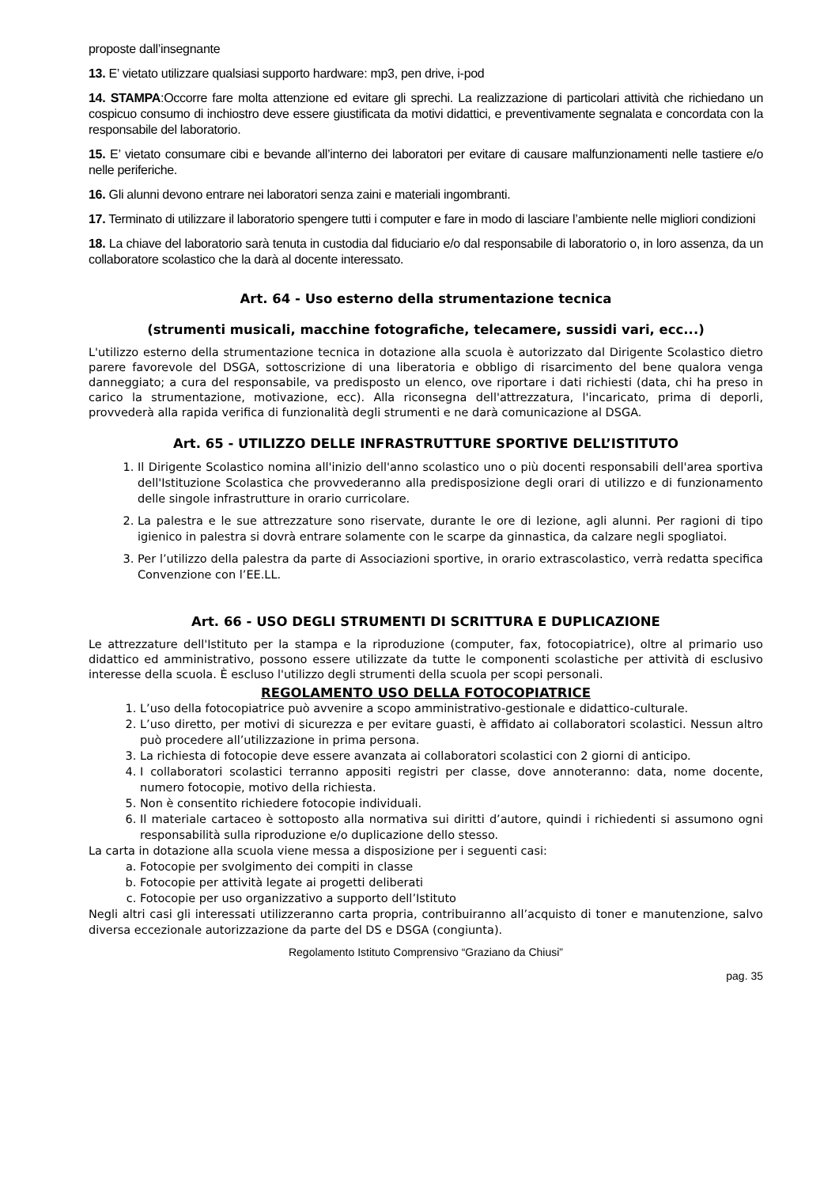proposte dall’insegnante
13. E’ vietato utilizzare qualsiasi supporto hardware: mp3, pen drive, i-pod
14. STAMPA:Occorre fare molta attenzione ed evitare gli sprechi. La realizzazione di particolari attività che richiedano un cospicuo consumo di inchiostro deve essere giustificata da motivi didattici, e preventivamente segnalata e concordata con la responsabile del laboratorio.
15. E’ vietato consumare cibi e bevande all’interno dei laboratori per evitare di causare malfunzionamenti nelle tastiere e/o nelle periferiche.
16. Gli alunni devono entrare nei laboratori senza zaini e materiali ingombranti.
17. Terminato di utilizzare il laboratorio spengere tutti i computer e fare in modo di lasciare l’ambiente nelle migliori condizioni
18. La chiave del laboratorio sarà tenuta in custodia dal fiduciario e/o dal responsabile di laboratorio o, in loro assenza, da un collaboratore scolastico che la darà al docente interessato.
Art. 64 - Uso esterno della strumentazione tecnica
(strumenti musicali, macchine fotografiche, telecamere, sussidi vari, ecc...)
L'utilizzo esterno della strumentazione tecnica in dotazione alla scuola è autorizzato dal Dirigente Scolastico dietro parere favorevole del DSGA, sottoscrizione di una liberatoria e obbligo di risarcimento del bene qualora venga danneggiato; a cura del responsabile, va predisposto un elenco, ove riportare i dati richiesti (data, chi ha preso in carico la strumentazione, motivazione, ecc). Alla riconsegna dell'attrezzatura, l'incaricato, prima di deporli, provvederà alla rapida verifica di funzionalità degli strumenti e ne darà comunicazione al DSGA.
Art. 65 - UTILIZZO DELLE INFRASTRUTTURE SPORTIVE DELL’ISTITUTO
1. Il Dirigente Scolastico nomina all'inizio dell'anno scolastico uno o più docenti responsabili dell'area sportiva dell'Istituzione Scolastica che provvederanno alla predisposizione degli orari di utilizzo e di funzionamento delle singole infrastrutture in orario curricolare.
2. La palestra e le sue attrezzature sono riservate, durante le ore di lezione, agli alunni. Per ragioni di tipo igienico in palestra si dovrà entrare solamente con le scarpe da ginnastica, da calzare negli spogliatoi.
3. Per l’utilizzo della palestra da parte di Associazioni sportive, in orario extrascolastico, verrà redatta specifica Convenzione con l’EE.LL.
Art. 66 - USO DEGLI STRUMENTI DI SCRITTURA E DUPLICAZIONE
Le attrezzature dell'Istituto per la stampa e la riproduzione (computer, fax, fotocopiatrice), oltre al primario uso didattico ed amministrativo, possono essere utilizzate da tutte le componenti scolastiche per attività di esclusivo interesse della scuola. È escluso l'utilizzo degli strumenti della scuola per scopi personali.
REGOLAMENTO USO DELLA FOTOCOPIATRICE
1. L’uso della fotocopiatrice può avvenire a scopo amministrativo-gestionale e didattico-culturale.
2. L’uso diretto, per motivi di sicurezza e per evitare guasti, è affidato ai collaboratori scolastici. Nessun altro può procedere all’utilizzazione in prima persona.
3. La richiesta di fotocopie deve essere avanzata ai collaboratori scolastici con 2 giorni di anticipo.
4. I collaboratori scolastici terranno appositi registri per classe, dove annoteranno: data, nome docente, numero fotocopie, motivo della richiesta.
5. Non è consentito richiedere fotocopie individuali.
6. Il materiale cartaceo è sottoposto alla normativa sui diritti d’autore, quindi i richiedenti si assumono ogni responsabilità sulla riproduzione e/o duplicazione dello stesso.
La carta in dotazione alla scuola viene messa a disposizione per i seguenti casi:
a. Fotocopie per svolgimento dei compiti in classe
b. Fotocopie per attività legate ai progetti deliberati
c. Fotocopie per uso organizzativo a supporto dell’Istituto
Negli altri casi gli interessati utilizzeranno carta propria, contribuiranno all’acquisto di toner e manutenzione, salvo diversa eccezionale autorizzazione da parte del DS e DSGA (congiunta).
Regolamento Istituto Comprensivo “Graziano da Chiusi”
pag. 35